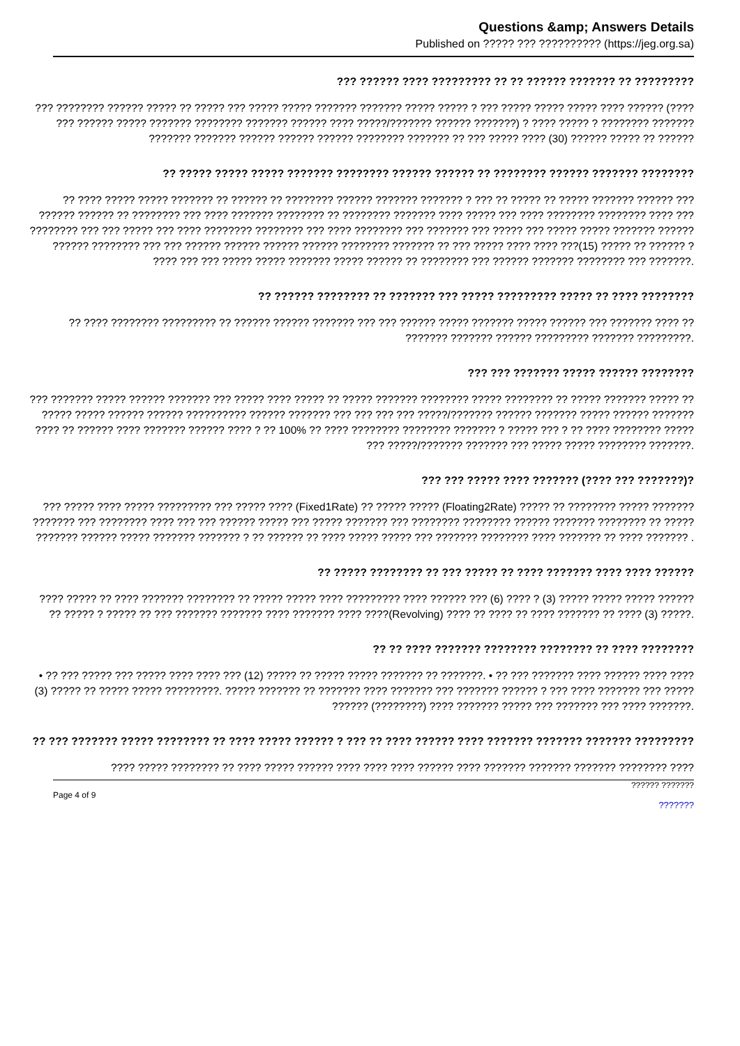Questions &amp; Answers Details
Published on ????? ??? ?????????? (https://jeg.org.sa)
??? ?????? ???? ????????? ?? ?? ?????? ??????? ?? ?????????
??? ???????? ?????? ????? ?? ????? ??? ????? ????? ??????? ??????? ????? ????? ? ??? ????? ????? ????? ???? ?????? (???? ??? ?????? ????? ??????? ???????? ??????? ?????? ???? ?????/??????? ?????? ???????) ? ???? ????? ? ???????? ??????? ??????? ??????? ?????? ?????? ?????? ???????? ??????? ?? ??? ????? ???? (30) ?????? ????? ?? ??????
?? ????? ????? ????? ??????? ???????? ?????? ?????? ?? ???????? ?????? ??????? ????????
?? ???? ????? ????? ??????? ?? ?????? ?? ???????? ?????? ??????? ??????? ? ??? ?? ????? ?? ????? ??????? ?????? ??? ?????? ?????? ?? ???????? ??? ???? ??????? ???????? ?? ???????? ??????? ???? ????? ??? ???? ???????? ???????? ???? ??? ???????? ??? ??? ????? ??? ???? ???????? ???????? ??? ???? ???????? ??? ??????? ??? ????? ??? ????? ????? ??????? ?????? ?????? ???????? ??? ??? ?????? ?????? ?????? ?????? ???????? ??????? ?? ??? ????? ???? ???? ???(15) ????? ?? ?????? ? ???? ??? ??? ????? ????? ??????? ????? ?????? ?? ???????? ??? ?????? ??????? ???????? ??? ???????.
?? ?????? ???????? ?? ??????? ??? ????? ????????? ????? ?? ???? ????????
?? ???? ???????? ????????? ?? ?????? ?????? ??????? ??? ??? ?????? ????? ??????? ????? ?????? ??? ??????? ???? ?? ??????? ??????? ?????? ????????? ??????? ?????????.
??? ??? ??????? ????? ?????? ????????
??? ??????? ????? ?????? ??????? ??? ????? ???? ????? ?? ????? ??????? ???????? ????? ???????? ?? ????? ??????? ????? ?? ????? ????? ?????? ?????? ?????????? ?????? ??????? ??? ??? ??? ??? ?????/??????? ?????? ??????? ????? ?????? ??????? ???? ?? ?????? ???? ??????? ?????? ???? ? ?? 100% ?? ???? ???????? ???????? ??????? ? ????? ??? ? ?? ???? ???????? ????? ??? ?????/??????? ??????? ??? ????? ????? ???????? ???????.
??? ??? ????? ???? ??????? (???? ??? ???????)?
??? ????? ???? ????? ????????? ??? ????? ???? (Fixed1Rate) ?? ????? ????? (Floating2Rate) ????? ?? ???????? ????? ??????? ??????? ??? ???????? ???? ??? ??? ?????? ????? ??? ????? ??????? ??? ???????? ???????? ?????? ??????? ???????? ?? ????? ??????? ?????? ????? ??????? ??????? ? ?? ?????? ?? ???? ????? ????? ??? ??????? ???????? ???? ??????? ?? ???? ??????? .
?? ????? ???????? ?? ??? ????? ?? ???? ??????? ???? ???? ??????
???? ????? ?? ???? ??????? ???????? ?? ????? ????? ???? ????????? ???? ?????? ??? (6) ???? ? (3) ????? ????? ????? ?????? ?? ????? ? ????? ?? ??? ??????? ??????? ???? ??????? ???? ????(Revolving) ???? ?? ???? ?? ???? ??????? ?? ???? (3) ?????.
?? ?? ???? ??????? ???????? ???????? ?? ???? ????????
• ?? ??? ????? ??? ????? ???? ???? ??? (12) ????? ?? ????? ????? ??????? ?? ???????. • ?? ??? ??????? ???? ?????? ???? ???? (3) ????? ?? ????? ????? ?????????. ????? ??????? ?? ??????? ???? ??????? ??? ??????? ?????? ? ??? ???? ??????? ??? ????? ?????? (????????) ???? ??????? ????? ??? ??????? ??? ???? ???????.
?? ??? ??????? ????? ???????? ?? ???? ????? ?????? ? ??? ?? ???? ?????? ???? ??????? ??????? ??????? ?????????
???? ????? ???????? ?? ???? ????? ?????? ???? ???? ???? ?????? ???? ??????? ??????? ??????? ???????? ????
?????? ???????
Page 4 of 9
???????